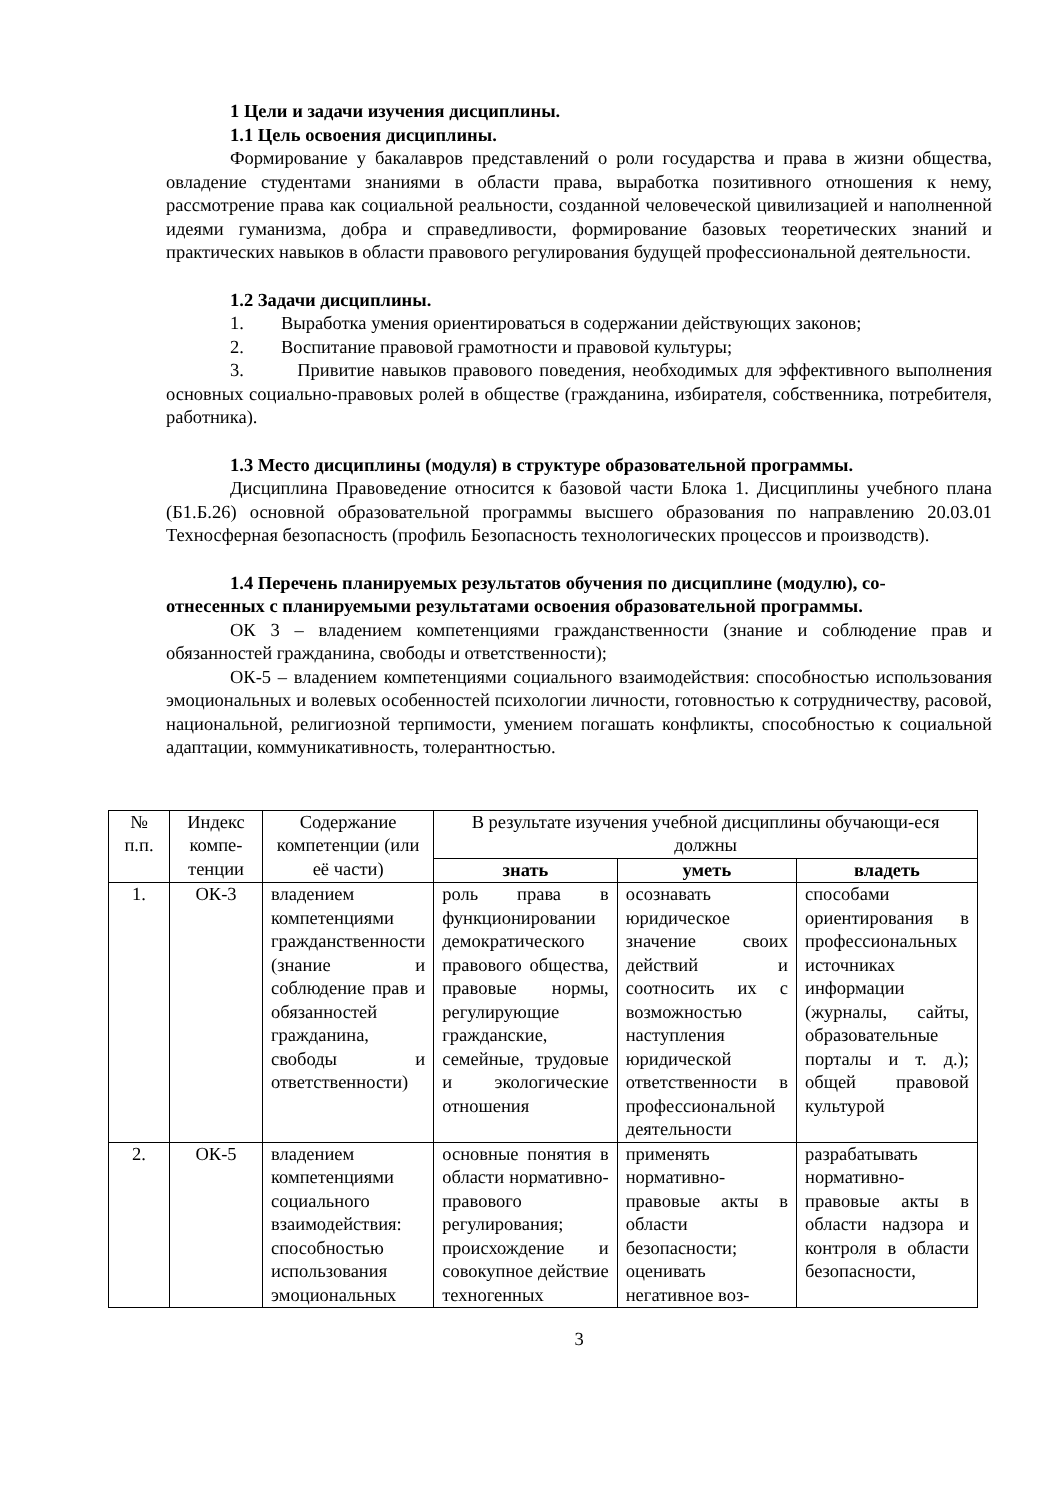1 Цели и задачи изучения дисциплины.
1.1 Цель освоения дисциплины.
Формирование у бакалавров представлений о роли государства и права в жизни общества, овладение студентами знаниями в области права, выработка позитивного отношения к нему, рассмотрение права как социальной реальности, созданной человеческой цивилизацией и наполненной идеями гуманизма, добра и справедливости, формирование базовых теоретических знаний и практических навыков в области правового регулирования будущей профессиональной деятельности.
1.2 Задачи дисциплины.
1. Выработка умения ориентироваться в содержании действующих законов;
2. Воспитание правовой грамотности и правовой культуры;
3. Привитие навыков правового поведения, необходимых для эффективного выполнения основных социально-правовых ролей в обществе (гражданина, избирателя, собственника, потребителя, работника).
1.3 Место дисциплины (модуля) в структуре образовательной программы.
Дисциплина Правоведение относится к базовой части Блока 1. Дисциплины учебного плана (Б1.Б.26) основной образовательной программы высшего образования по направлению 20.03.01 Техносферная безопасность (профиль Безопасность технологических процессов и производств).
1.4 Перечень планируемых результатов обучения по дисциплине (модулю), со-
отнесенных с планируемыми результатами освоения образовательной программы.
ОК 3 – владением компетенциями гражданственности (знание и соблюдение прав и обязанностей гражданина, свободы и ответственности);
ОК-5 – владением компетенциями социального взаимодействия: способностью использования эмоциональных и волевых особенностей психологии личности, готовностью к сотрудничеству, расовой, национальной, религиозной терпимости, умением погашать конфликты, способностью к социальной адаптации, коммуникативность, толерантностью.
| № п.п. | Индекс компе-тенции | Содержание компетенции (или её части) | В результате изучения учебной дисциплины обучающи-еся должны | | |
| --- | --- | --- | --- | --- | --- |
| | | | знать | уметь | владеть |
| 1. | ОК-3 | владением компетенциями гражданственности (знание и соблюдение прав и обязанностей гражданина, свободы и ответственности) | роль права в функционировании демократического правового общества, правовые нормы, регулирующие гражданские, семейные, трудовые и экологические отношения | осознавать юридическое значение своих действий и соотносить их с возможностью наступления юридической ответственности в профессиональной деятельности | способами ориентирования в профессиональных источниках информации (журналы, сайты, образовательные порталы и т. д.); общей правовой культурой |
| 2. | ОК-5 | владением компетенциями социального взаимодействия: способностью использования эмоциональных | основные понятия в области нормативно-правового регулирования; происхождение и совокупное действие техногенных | применять нормативно-правовые акты в области безопасности; оценивать негативное воз- | разрабатывать нормативно-правовые акты в области надзора и контроля в области безопасности, |
3